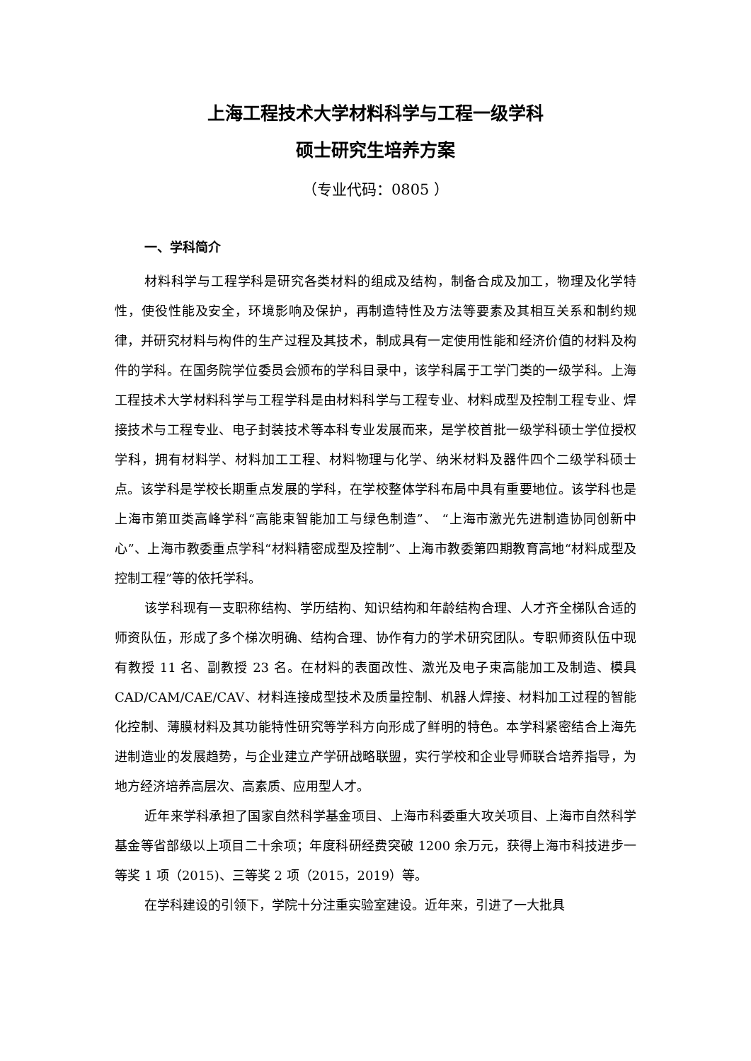上海工程技术大学材料科学与工程一级学科
硕士研究生培养方案
（专业代码：0805 ）
一、学科简介
材料科学与工程学科是研究各类材料的组成及结构，制备合成及加工，物理及化学特性，使役性能及安全，环境影响及保护，再制造特性及方法等要素及其相互关系和制约规律，并研究材料与构件的生产过程及其技术，制成具有一定使用性能和经济价值的材料及构件的学科。在国务院学位委员会颁布的学科目录中，该学科属于工学门类的一级学科。上海工程技术大学材料科学与工程学科是由材料科学与工程专业、材料成型及控制工程专业、焊接技术与工程专业、电子封装技术等本科专业发展而来，是学校首批一级学科硕士学位授权学科，拥有材料学、材料加工工程、材料物理与化学、纳米材料及器件四个二级学科硕士点。该学科是学校长期重点发展的学科，在学校整体学科布局中具有重要地位。该学科也是上海市第Ⅲ类高峰学科“高能束智能加工与绿色制造”、 “上海市激光先进制造协同创新中心”、上海市教委重点学科“材料精密成型及控制”、上海市教委第四期教育高地“材料成型及控制工程”等的依托学科。
该学科现有一支职称结构、学历结构、知识结构和年龄结构合理、人才齐全梯队合适的师资队伍，形成了多个梯次明确、结构合理、协作有力的学术研究团队。专职师资队伍中现有教授 11 名、副教授 23 名。在材料的表面改性、激光及电子束高能加工及制造、模具 CAD/CAM/CAE/CAV、材料连接成型技术及质量控制、机器人焊接、材料加工过程的智能化控制、薄膜材料及其功能特性研究等学科方向形成了鲜明的特色。本学科紧密结合上海先进制造业的发展趋势，与企业建立产学研战略联盟，实行学校和企业导师联合培养指导，为地方经济培养高层次、高素质、应用型人才。
近年来学科承担了国家自然科学基金项目、上海市科委重大攻关项目、上海市自然科学基金等省部级以上项目二十余项；年度科研经费突破 1200 余万元，获得上海市科技进步一等奖 1 项（2015)、三等奖 2 项（2015，2019）等。
在学科建设的引领下，学院十分注重实验室建设。近年来，引进了一大批具